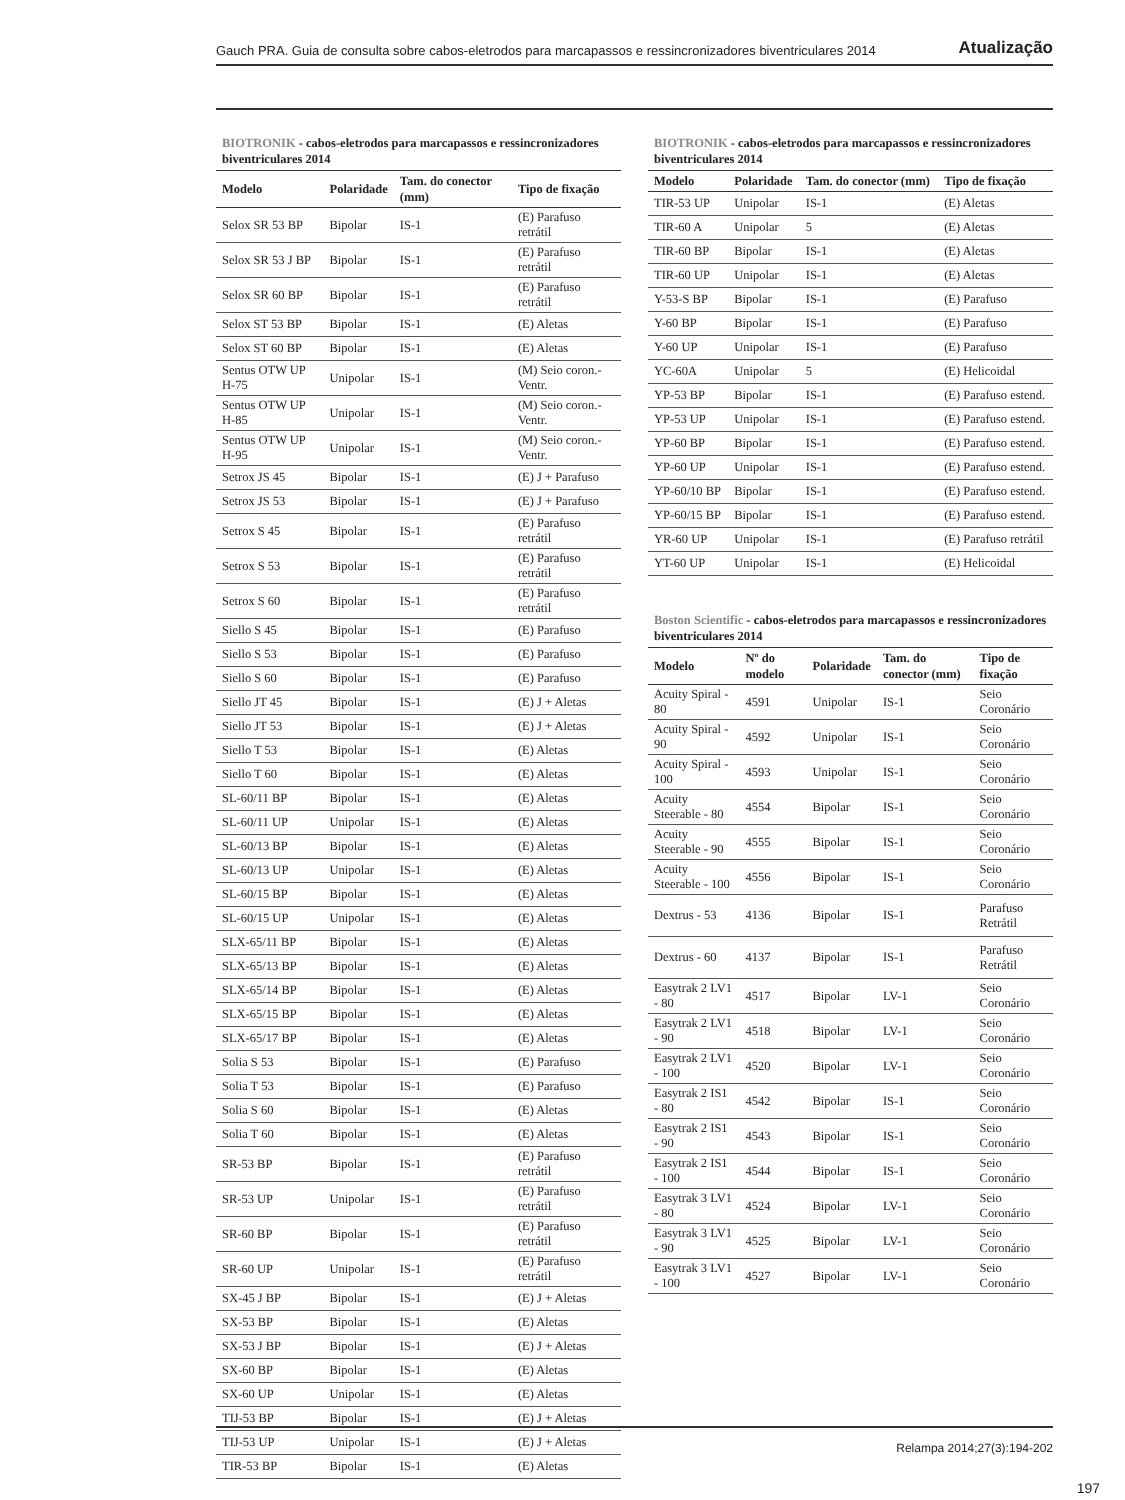Gauch PRA. Guia de consulta sobre cabos-eletrodos para marcapassos e ressincronizadores biventriculares 2014 Atualização
BIOTRONIK - cabos-eletrodos para marcapassos e ressincronizadores biventriculares 2014
| Modelo | Polaridade | Tam. do conector (mm) | Tipo de fixação |
| --- | --- | --- | --- |
| Selox SR 53 BP | Bipolar | IS-1 | (E) Parafuso retrátil |
| Selox SR 53 J BP | Bipolar | IS-1 | (E) Parafuso retrátil |
| Selox SR 60 BP | Bipolar | IS-1 | (E) Parafuso retrátil |
| Selox ST 53 BP | Bipolar | IS-1 | (E) Aletas |
| Selox ST 60 BP | Bipolar | IS-1 | (E) Aletas |
| Sentus OTW UP H-75 | Unipolar | IS-1 | (M) Seio coron.-Ventr. |
| Sentus OTW UP H-85 | Unipolar | IS-1 | (M) Seio coron.-Ventr. |
| Sentus OTW UP H-95 | Unipolar | IS-1 | (M) Seio coron.-Ventr. |
| Setrox JS 45 | Bipolar | IS-1 | (E) J + Parafuso |
| Setrox JS 53 | Bipolar | IS-1 | (E) J + Parafuso |
| Setrox S 45 | Bipolar | IS-1 | (E) Parafuso retrátil |
| Setrox S 53 | Bipolar | IS-1 | (E) Parafuso retrátil |
| Setrox S 60 | Bipolar | IS-1 | (E) Parafuso retrátil |
| Siello S 45 | Bipolar | IS-1 | (E) Parafuso |
| Siello S 53 | Bipolar | IS-1 | (E) Parafuso |
| Siello S 60 | Bipolar | IS-1 | (E) Parafuso |
| Siello JT 45 | Bipolar | IS-1 | (E) J + Aletas |
| Siello JT 53 | Bipolar | IS-1 | (E) J + Aletas |
| Siello T 53 | Bipolar | IS-1 | (E) Aletas |
| Siello T 60 | Bipolar | IS-1 | (E) Aletas |
| SL-60/11 BP | Bipolar | IS-1 | (E) Aletas |
| SL-60/11 UP | Unipolar | IS-1 | (E) Aletas |
| SL-60/13 BP | Bipolar | IS-1 | (E) Aletas |
| SL-60/13 UP | Unipolar | IS-1 | (E) Aletas |
| SL-60/15 BP | Bipolar | IS-1 | (E) Aletas |
| SL-60/15 UP | Unipolar | IS-1 | (E) Aletas |
| SLX-65/11 BP | Bipolar | IS-1 | (E) Aletas |
| SLX-65/13 BP | Bipolar | IS-1 | (E) Aletas |
| SLX-65/14 BP | Bipolar | IS-1 | (E) Aletas |
| SLX-65/15 BP | Bipolar | IS-1 | (E) Aletas |
| SLX-65/17 BP | Bipolar | IS-1 | (E) Aletas |
| Solia S 53 | Bipolar | IS-1 | (E) Parafuso |
| Solia T 53 | Bipolar | IS-1 | (E) Parafuso |
| Solia S 60 | Bipolar | IS-1 | (E) Aletas |
| Solia T 60 | Bipolar | IS-1 | (E) Aletas |
| SR-53 BP | Bipolar | IS-1 | (E) Parafuso retrátil |
| SR-53 UP | Unipolar | IS-1 | (E) Parafuso retrátil |
| SR-60 BP | Bipolar | IS-1 | (E) Parafuso retrátil |
| SR-60 UP | Unipolar | IS-1 | (E) Parafuso retrátil |
| SX-45 J BP | Bipolar | IS-1 | (E) J + Aletas |
| SX-53 BP | Bipolar | IS-1 | (E) Aletas |
| SX-53 J BP | Bipolar | IS-1 | (E) J + Aletas |
| SX-60 BP | Bipolar | IS-1 | (E) Aletas |
| SX-60 UP | Unipolar | IS-1 | (E) Aletas |
| TIJ-53 BP | Bipolar | IS-1 | (E) J + Aletas |
| TIJ-53 UP | Unipolar | IS-1 | (E) J + Aletas |
| TIR-53 BP | Bipolar | IS-1 | (E) Aletas |
BIOTRONIK - cabos-eletrodos para marcapassos e ressincronizadores biventriculares 2014
| Modelo | Polaridade | Tam. do conector (mm) | Tipo de fixação |
| --- | --- | --- | --- |
| TIR-53 UP | Unipolar | IS-1 | (E) Aletas |
| TIR-60 A | Unipolar | 5 | (E) Aletas |
| TIR-60 BP | Bipolar | IS-1 | (E) Aletas |
| TIR-60 UP | Unipolar | IS-1 | (E) Aletas |
| Y-53-S BP | Bipolar | IS-1 | (E) Parafuso |
| Y-60 BP | Bipolar | IS-1 | (E) Parafuso |
| Y-60 UP | Unipolar | IS-1 | (E) Parafuso |
| YC-60A | Unipolar | 5 | (E) Helicoidal |
| YP-53 BP | Bipolar | IS-1 | (E) Parafuso estend. |
| YP-53 UP | Unipolar | IS-1 | (E) Parafuso estend. |
| YP-60 BP | Bipolar | IS-1 | (E) Parafuso estend. |
| YP-60 UP | Unipolar | IS-1 | (E) Parafuso estend. |
| YP-60/10 BP | Bipolar | IS-1 | (E) Parafuso estend. |
| YP-60/15 BP | Bipolar | IS-1 | (E) Parafuso estend. |
| YR-60 UP | Unipolar | IS-1 | (E) Parafuso retrátil |
| YT-60 UP | Unipolar | IS-1 | (E) Helicoidal |
Boston Scientific - cabos-eletrodos para marcapassos e ressincronizadores biventriculares 2014
| Modelo | Nº do modelo | Polaridade | Tam. do conector (mm) | Tipo de fixação |
| --- | --- | --- | --- | --- |
| Acuity Spiral - 80 | 4591 | Unipolar | IS-1 | Seio Coronário |
| Acuity Spiral - 90 | 4592 | Unipolar | IS-1 | Seio Coronário |
| Acuity Spiral - 100 | 4593 | Unipolar | IS-1 | Seio Coronário |
| Acuity Steerable - 80 | 4554 | Bipolar | IS-1 | Seio Coronário |
| Acuity Steerable - 90 | 4555 | Bipolar | IS-1 | Seio Coronário |
| Acuity Steerable - 100 | 4556 | Bipolar | IS-1 | Seio Coronário |
| Dextrus - 53 | 4136 | Bipolar | IS-1 | Parafuso Retrátil |
| Dextrus - 60 | 4137 | Bipolar | IS-1 | Parafuso Retrátil |
| Easytrak 2 LV1 - 80 | 4517 | Bipolar | LV-1 | Seio Coronário |
| Easytrak 2 LV1 - 90 | 4518 | Bipolar | LV-1 | Seio Coronário |
| Easytrak 2 LV1 - 100 | 4520 | Bipolar | LV-1 | Seio Coronário |
| Easytrak 2 IS1 - 80 | 4542 | Bipolar | IS-1 | Seio Coronário |
| Easytrak 2 IS1 - 90 | 4543 | Bipolar | IS-1 | Seio Coronário |
| Easytrak 2 IS1 - 100 | 4544 | Bipolar | IS-1 | Seio Coronário |
| Easytrak 3 LV1 - 80 | 4524 | Bipolar | LV-1 | Seio Coronário |
| Easytrak 3 LV1 - 90 | 4525 | Bipolar | LV-1 | Seio Coronário |
| Easytrak 3 LV1 - 100 | 4527 | Bipolar | LV-1 | Seio Coronário |
Relampa 2014;27(3):194-202
197